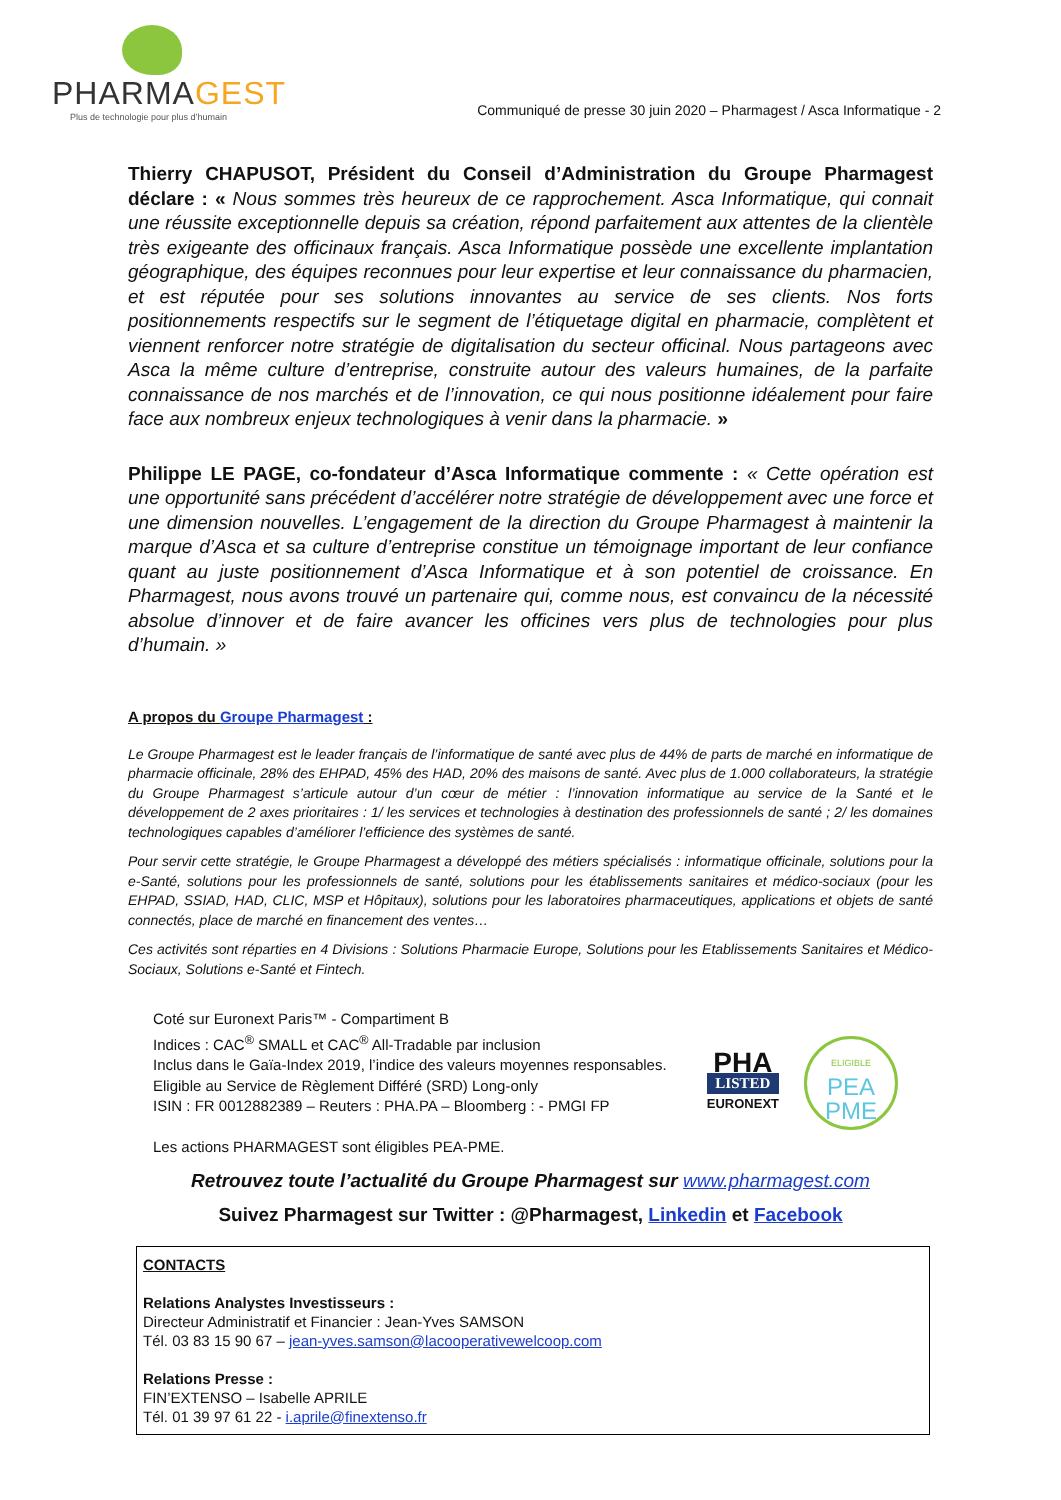PHARMAGEST
Plus de technologie pour plus d’humain
Communiqué de presse 30 juin 2020 – Pharmagest / Asca Informatique - 2
Thierry CHAPUSOT, Président du Conseil d’Administration du Groupe Pharmagest déclare : « Nous sommes très heureux de ce rapprochement. Asca Informatique, qui connait une réussite exceptionnelle depuis sa création, répond parfaitement aux attentes de la clientèle très exigeante des officinaux français. Asca Informatique possède une excellente implantation géographique, des équipes reconnues pour leur expertise et leur connaissance du pharmacien, et est réputée pour ses solutions innovantes au service de ses clients. Nos forts positionnements respectifs sur le segment de l’étiquetage digital en pharmacie, complètent et viennent renforcer notre stratégie de digitalisation du secteur officinal. Nous partageons avec Asca la même culture d’entreprise, construite autour des valeurs humaines, de la parfaite connaissance de nos marchés et de l’innovation, ce qui nous positionne idéalement pour faire face aux nombreux enjeux technologiques à venir dans la pharmacie. »
Philippe LE PAGE, co-fondateur d’Asca Informatique commente : « Cette opération est une opportunité sans précédent d’accélérer notre stratégie de développement avec une force et une dimension nouvelles. L’engagement de la direction du Groupe Pharmagest à maintenir la marque d’Asca et sa culture d’entreprise constitue un témoignage important de leur confiance quant au juste positionnement d’Asca Informatique et à son potentiel de croissance. En Pharmagest, nous avons trouvé un partenaire qui, comme nous, est convaincu de la nécessité absolue d’innover et de faire avancer les officines vers plus de technologies pour plus d’humain. »
A propos du Groupe Pharmagest :
Le Groupe Pharmagest est le leader français de l’informatique de santé avec plus de 44% de parts de marché en informatique de pharmacie officinale, 28% des EHPAD, 45% des HAD, 20% des maisons de santé. Avec plus de 1.000 collaborateurs, la stratégie du Groupe Pharmagest s’articule autour d’un cœur de métier : l’innovation informatique au service de la Santé et le développement de 2 axes prioritaires : 1/ les services et technologies à destination des professionnels de santé ; 2/ les domaines technologiques capables d’améliorer l’efficience des systèmes de santé.
Pour servir cette stratégie, le Groupe Pharmagest a développé des métiers spécialisés : informatique officinale, solutions pour la e-Santé, solutions pour les professionnels de santé, solutions pour les établissements sanitaires et médico-sociaux (pour les EHPAD, SSIAD, HAD, CLIC, MSP et Hôpitaux), solutions pour les laboratoires pharmaceutiques, applications et objets de santé connectés, place de marché en financement des ventes…
Ces activités sont réparties en 4 Divisions : Solutions Pharmacie Europe, Solutions pour les Etablissements Sanitaires et Médico-Sociaux, Solutions e-Santé et Fintech.
Coté sur Euronext Paris™ - Compartiment B
Indices : CAC<sup>®</sup> SMALL et CAC<sup>®</sup> All-Tradable par inclusion
Inclus dans le Gaïa-Index 2019, l’indice des valeurs moyennes responsables.
Eligible au Service de Règlement Différé (SRD) Long-only
ISIN : FR 0012882389 – Reuters : PHA.PA – Bloomberg : - PMGI FP
Les actions PHARMAGEST sont éligibles PEA-PME.
PHA
LISTED
EURONEXT
ELIGIBLE
PEA
PME
Retrouvez toute l’actualité du Groupe Pharmagest sur www.pharmagest.com
Suivez Pharmagest sur Twitter : @Pharmagest, Linkedin et Facebook
CONTACTS
Relations Analystes Investisseurs :
Directeur Administratif et Financier : Jean-Yves SAMSON
Tél. 03 83 15 90 67 – jean-yves.samson@lacooperativewelcoop.com
Relations Presse :
FIN’EXTENSO – Isabelle APRILE
Tél. 01 39 97 61 22 - i.aprile@finextenso.fr